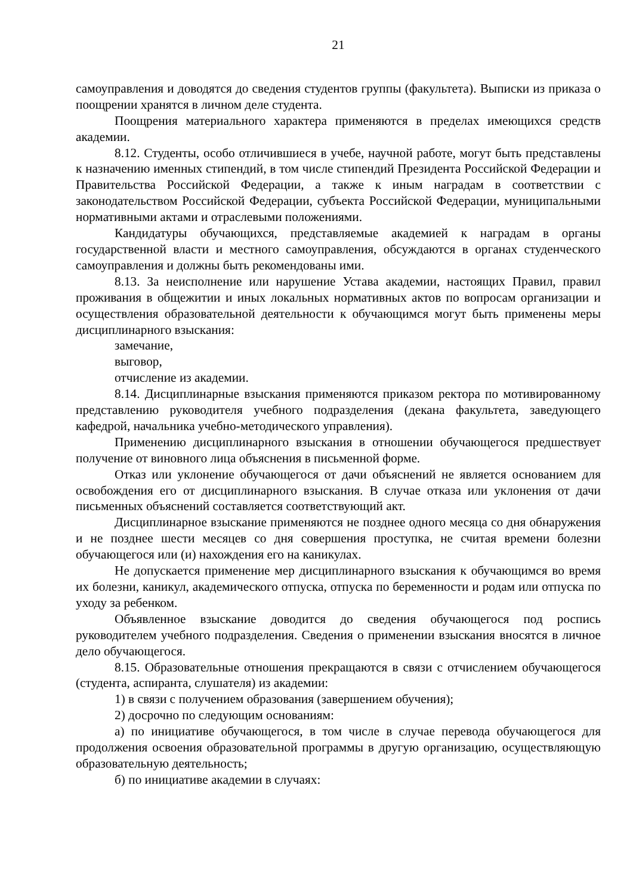21
самоуправления и доводятся до сведения студентов группы (факультета). Выписки из приказа о поощрении хранятся в личном деле студента.
Поощрения материального характера применяются в пределах имеющихся средств академии.
8.12. Студенты, особо отличившиеся в учебе, научной работе, могут быть представлены к назначению именных стипендий, в том числе стипендий Президента Российской Федерации и Правительства Российской Федерации, а также к иным наградам в соответствии с законодательством Российской Федерации, субъекта Российской Федерации, муниципальными нормативными актами и отраслевыми положениями.
Кандидатуры обучающихся, представляемые академией к наградам в органы государственной власти и местного самоуправления, обсуждаются в органах студенческого самоуправления и должны быть рекомендованы ими.
8.13. За неисполнение или нарушение Устава академии, настоящих Правил, правил проживания в общежитии и иных локальных нормативных актов по вопросам организации и осуществления образовательной деятельности к обучающимся могут быть применены меры дисциплинарного взыскания:
замечание,
выговор,
отчисление из академии.
8.14. Дисциплинарные взыскания применяются приказом ректора по мотивированному представлению руководителя учебного подразделения (декана факультета, заведующего кафедрой, начальника учебно-методического управления).
Применению дисциплинарного взыскания в отношении обучающегося предшествует получение от виновного лица объяснения в письменной форме.
Отказ или уклонение обучающегося от дачи объяснений не является основанием для освобождения его от дисциплинарного взыскания. В случае отказа или уклонения от дачи письменных объяснений составляется соответствующий акт.
Дисциплинарное взыскание применяются не позднее одного месяца со дня обнаружения и не позднее шести месяцев со дня совершения проступка, не считая времени болезни обучающегося или (и) нахождения его на каникулах.
Не допускается применение мер дисциплинарного взыскания к обучающимся во время их болезни, каникул, академического отпуска, отпуска по беременности и родам или отпуска по уходу за ребенком.
Объявленное взыскание доводится до сведения обучающегося под роспись руководителем учебного подразделения. Сведения о применении взыскания вносятся в личное дело обучающегося.
8.15. Образовательные отношения прекращаются в связи с отчислением обучающегося (студента, аспиранта, слушателя) из академии:
1) в связи с получением образования (завершением обучения);
2) досрочно по следующим основаниям:
а) по инициативе обучающегося, в том числе в случае перевода обучающегося для продолжения освоения образовательной программы в другую организацию, осуществляющую образовательную деятельность;
б) по инициативе академии в случаях: